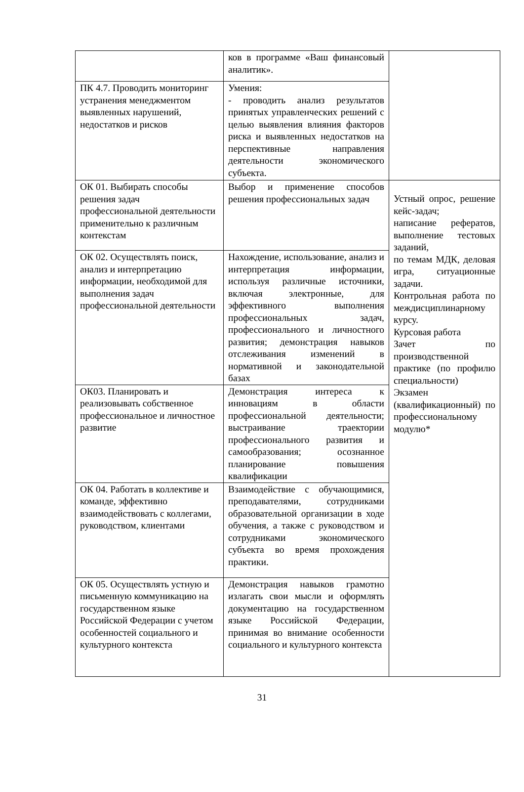| | ков в программе «Ваш финансовый аналитик». | |
| ПК 4.7. Проводить мониторинг устранения менеджментом выявленных нарушений, недостатков и рисков | Умения: - проводить анализ результатов принятых управленческих решений с целью выявления влияния факторов риска и выявленных недостатков на перспективные направления деятельности экономического субъекта. | |
| ОК 01. Выбирать способы решения задач профессиональной деятельности применительно к различным контекстам | Выбор и применение способов решения профессиональных задач | Устный опрос, решение кейс-задач; написание рефератов, выполнение тестовых заданий, по темам МДК, деловая игра, ситуационные задачи. Контрольная работа по междисциплинарному курсу. Курсовая работа Зачет по производственной практике (по профилю специальности) Экзамен (квалификационный) по профессиональному модулю* |
| ОК 02. Осуществлять поиск, анализ и интерпретацию информации, необходимой для выполнения задач профессиональной деятельности | Нахождение, использование, анализ и интерпретация информации, используя различные источники, включая электронные, для эффективного выполнения профессиональных задач, профессионального и личностного развития; демонстрация навыков отслеживания изменений в нормативной и законодательной базах | |
| ОК03. Планировать и реализовывать собственное профессиональное и личностное развитие | Демонстрация интереса к инновациям в области профессиональной деятельности; выстраивание траектории профессионального развития и самообразования; осознанное планирование повышения квалификации | |
| ОК 04. Работать в коллективе и команде, эффективно взаимодействовать с коллегами, руководством, клиентами | Взаимодействие с обучающимися, преподавателями, сотрудниками образовательной организации в ходе обучения, а также с руководством и сотрудниками экономического субъекта во время прохождения практики. | |
| ОК 05. Осуществлять устную и письменную коммуникацию на государственном языке Российской Федерации с учетом особенностей социального и культурного контекста | Демонстрация навыков грамотно излагать свои мысли и оформлять документацию на государственном языке Российской Федерации, принимая во внимание особенности социального и культурного контекста | |
31